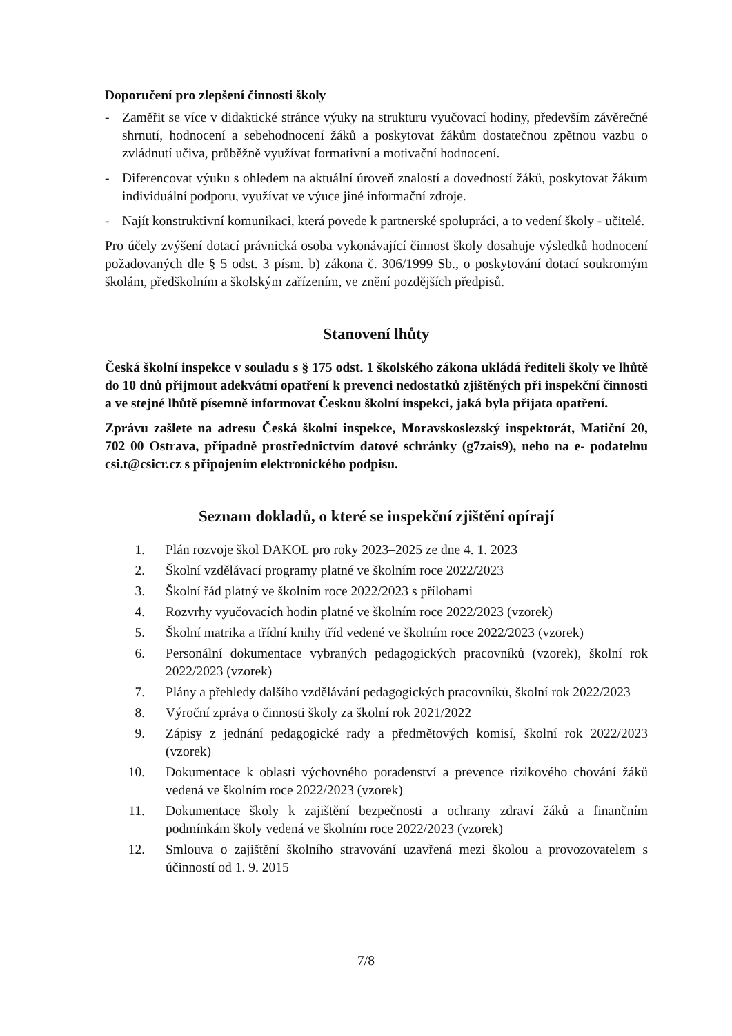Doporučení pro zlepšení činnosti školy
- Zaměřit se více v didaktické stránce výuky na strukturu vyučovací hodiny, především závěrečné shrnutí, hodnocení a sebehodnocení žáků a poskytovat žákům dostatečnou zpětnou vazbu o zvládnutí učiva, průběžně využívat formativní a motivační hodnocení.
- Diferencovat výuku s ohledem na aktuální úroveň znalostí a dovedností žáků, poskytovat žákům individuální podporu, využívat ve výuce jiné informační zdroje.
- Najít konstruktivní komunikaci, která povede k partnerské spolupráci, a to vedení školy - učitelé.
Pro účely zvýšení dotací právnická osoba vykonávající činnost školy dosahuje výsledků hodnocení požadovaných dle § 5 odst. 3 písm. b) zákona č. 306/1999 Sb., o poskytování dotací soukromým školám, předškolním a školským zařízením, ve znění pozdějších předpisů.
Stanovení lhůty
Česká školní inspekce v souladu s § 175 odst. 1 školského zákona ukládá řediteli školy ve lhůtě do 10 dnů přijmout adekvátní opatření k prevenci nedostatků zjištěných při inspekční činnosti a ve stejné lhůtě písemně informovat Českou školní inspekci, jaká byla přijata opatření.
Zprávu zašlete na adresu Česká školní inspekce, Moravskoslezský inspektorát, Matiční 20, 702 00 Ostrava, případně prostřednictvím datové schránky (g7zais9), nebo na e- podatelnu csi.t@csicr.cz s připojením elektronického podpisu.
Seznam dokladů, o které se inspekční zjištění opírají
1. Plán rozvoje škol DAKOL pro roky 2023–2025 ze dne 4. 1. 2023
2. Školní vzdělávací programy platné ve školním roce 2022/2023
3. Školní řád platný ve školním roce 2022/2023 s přílohami
4. Rozvrhy vyučovacích hodin platné ve školním roce 2022/2023 (vzorek)
5. Školní matrika a třídní knihy tříd vedené ve školním roce 2022/2023 (vzorek)
6. Personální dokumentace vybraných pedagogických pracovníků (vzorek), školní rok 2022/2023 (vzorek)
7. Plány a přehledy dalšího vzdělávání pedagogických pracovníků, školní rok 2022/2023
8. Výroční zpráva o činnosti školy za školní rok 2021/2022
9. Zápisy z jednání pedagogické rady a předmětových komisí, školní rok 2022/2023 (vzorek)
10. Dokumentace k oblasti výchovného poradenství a prevence rizikového chování žáků vedená ve školním roce 2022/2023 (vzorek)
11. Dokumentace školy k zajištění bezpečnosti a ochrany zdraví žáků a finančním podmínkám školy vedená ve školním roce 2022/2023 (vzorek)
12. Smlouva o zajištění školního stravování uzavřená mezi školou a provozovatelem s účinností od 1. 9. 2015
7/8